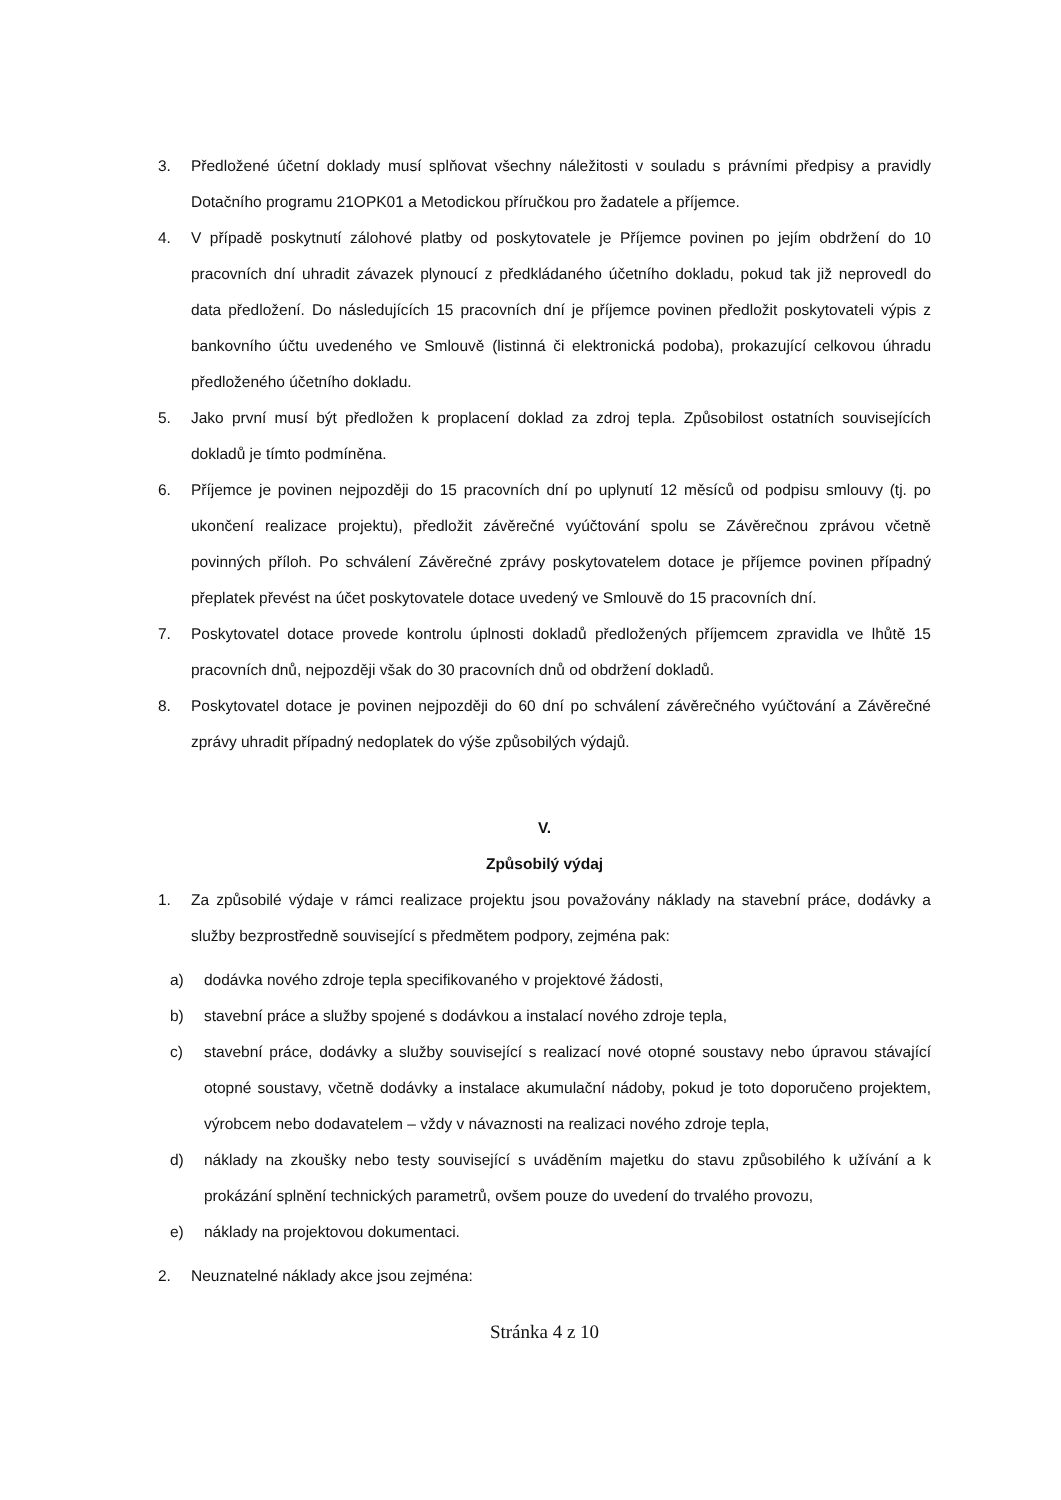3. Předložené účetní doklady musí splňovat všechny náležitosti v souladu s právními předpisy a pravidly Dotačního programu 21OPK01 a Metodickou příručkou pro žadatele a příjemce.
4. V případě poskytnutí zálohové platby od poskytovatele je Příjemce povinen po jejím obdržení do 10 pracovních dní uhradit závazek plynoucí z předkládaného účetního dokladu, pokud tak již neprovedl do data předložení. Do následujících 15 pracovních dní je příjemce povinen předložit poskytovateli výpis z bankovního účtu uvedeného ve Smlouvě (listinná či elektronická podoba), prokazující celkovou úhradu předloženého účetního dokladu.
5. Jako první musí být předložen k proplacení doklad za zdroj tepla. Způsobilost ostatních souvisejících dokladů je tímto podmíněna.
6. Příjemce je povinen nejpozději do 15 pracovních dní po uplynutí 12 měsíců od podpisu smlouvy (tj. po ukončení realizace projektu), předložit závěrečné vyúčtování spolu se Závěrečnou zprávou včetně povinných příloh. Po schválení Závěrečné zprávy poskytovatelem dotace je příjemce povinen případný přeplatek převést na účet poskytovatele dotace uvedený ve Smlouvě do 15 pracovních dní.
7. Poskytovatel dotace provede kontrolu úplnosti dokladů předložených příjemcem zpravidla ve lhůtě 15 pracovních dnů, nejpozději však do 30 pracovních dnů od obdržení dokladů.
8. Poskytovatel dotace je povinen nejpozději do 60 dní po schválení závěrečného vyúčtování a Závěrečné zprávy uhradit případný nedoplatek do výše způsobilých výdajů.
V.
Způsobilý výdaj
1. Za způsobilé výdaje v rámci realizace projektu jsou považovány náklady na stavební práce, dodávky a služby bezprostředně související s předmětem podpory, zejména pak:
a) dodávka nového zdroje tepla specifikovaného v projektové žádosti,
b) stavební práce a služby spojené s dodávkou a instalací nového zdroje tepla,
c) stavební práce, dodávky a služby související s realizací nové otopné soustavy nebo úpravou stávající otopné soustavy, včetně dodávky a instalace akumulační nádoby, pokud je toto doporučeno projektem, výrobcem nebo dodavatelem – vždy v návaznosti na realizaci nového zdroje tepla,
d) náklady na zkoušky nebo testy související s uváděním majetku do stavu způsobilého k užívání a k prokázání splnění technických parametrů, ovšem pouze do uvedení do trvalého provozu,
e) náklady na projektovou dokumentaci.
2. Neuznatelné náklady akce jsou zejména:
Stránka 4 z 10